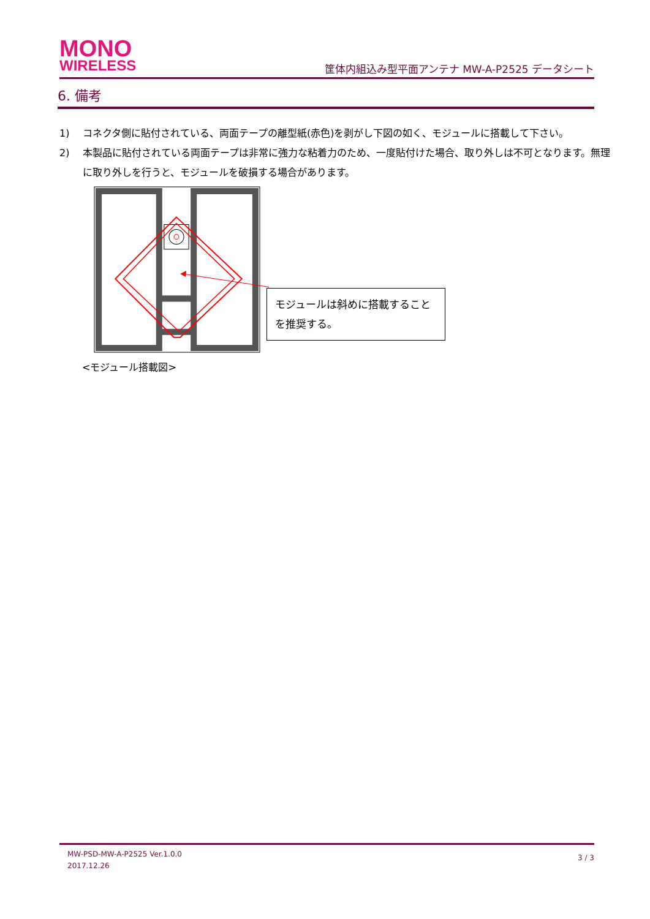MONO
WIRELESS
筐体内組込み型平面アンテナ MW-A-P2525 データシート
6. 備考
1) コネクタ側に貼付されている、両面テープの離型紙(赤色)を剥がし下図の如く、モジュールに搭載して下さい。
2) 本製品に貼付されている両面テープは非常に強力な粘着力のため、一度貼付けた場合、取り外しは不可となります。無理に取り外しを行うと、モジュールを破損する場合があります。
モジュールは斜めに搭載することを推奨する。
<モジュール搭載図>
MW-PSD-MW-A-P2525 Ver.1.0.0
2017.12.26
3 / 3